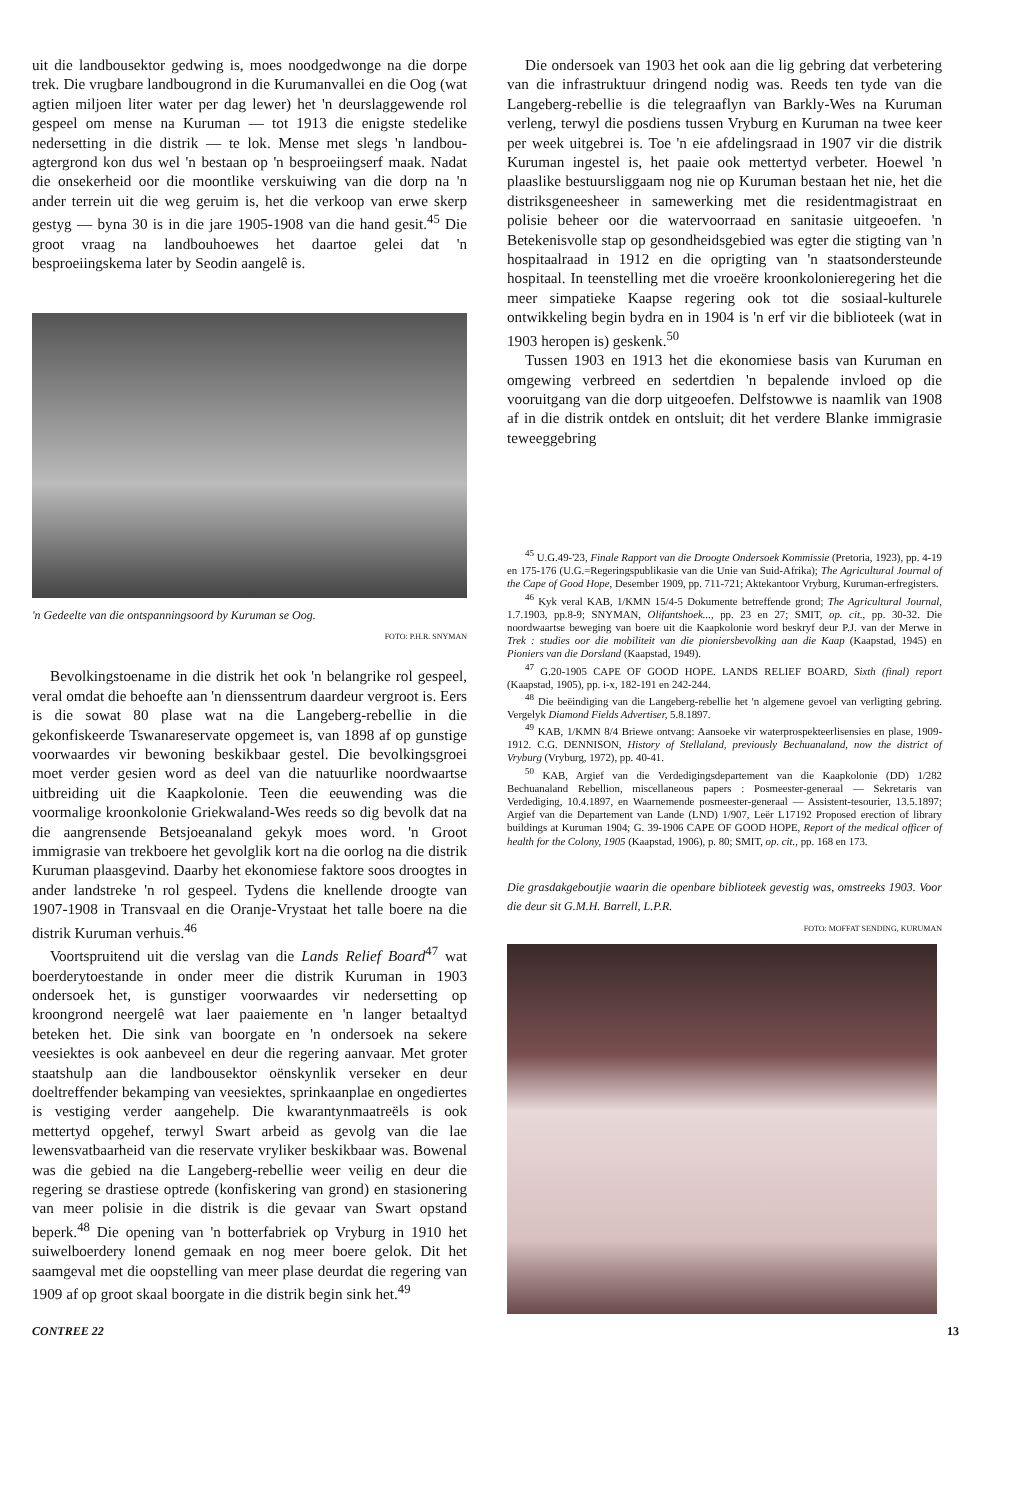uit die landbousektor gedwing is, moes noodgedwonge na die dorpe trek. Die vrugbare landbougrond in die Kurumanvallei en die Oog (wat agtien miljoen liter water per dag lewer) het 'n deurslaggewende rol gespeel om mense na Kuruman — tot 1913 die enigste stedelike nedersetting in die distrik — te lok. Mense met slegs 'n landbou-agtergrond kon dus wel 'n bestaan op 'n besproeiingserf maak. Nadat die onsekerheid oor die moontlike verskuiwing van die dorp na 'n ander terrein uit die weg geruim is, het die verkoop van erwe skerp gestyg — byna 30 is in die jare 1905-1908 van die hand gesit.<sup>45</sup> Die groot vraag na landbouhoewes het daartoe gelei dat 'n besproeiingskema later by Seodin aangelê is.
'n Gedeelte van die ontspanningsoord by Kuruman se Oog.
FOTO: P.H.R. SNYMAN
Bevolkingstoename in die distrik het ook 'n belangrike rol gespeel, veral omdat die behoefte aan 'n dienssentrum daardeur vergroot is. Eers is die sowat 80 plase wat na die Langeberg-rebellie in die gekonfiskeerde Tswanareservate opgemeet is, van 1898 af op gunstige voorwaardes vir bewoning beskikbaar gestel. Die bevolkingsgroei moet verder gesien word as deel van die natuurlike noordwaartse uitbreiding uit die Kaapkolonie. Teen die eeuwending was die voormalige kroonkolonie Griekwaland-Wes reeds so dig bevolk dat na die aangrensende Betsjoeanaland gekyk moes word. 'n Groot immigrasie van trekboere het gevolglik kort na die oorlog na die distrik Kuruman plaasgevind. Daarby het ekonomiese faktore soos droogtes in ander landstreke 'n rol gespeel. Tydens die knellende droogte van 1907-1908 in Transvaal en die Oranje-Vrystaat het talle boere na die distrik Kuruman verhuis.<sup>46</sup>
Voortspruitend uit die verslag van die Lands Relief Board<sup>47</sup> wat boerderytoestande in onder meer die distrik Kuruman in 1903 ondersoek het, is gunstiger voorwaardes vir nedersetting op kroongrond neergelê wat laer paaiemente en 'n langer betaaltyd beteken het. Die sink van boorgate en 'n ondersoek na sekere veesiektes is ook aanbeveel en deur die regering aanvaar. Met groter staatshulp aan die landbousektor oënskynlik verseker en deur doeltreffender bekamping van veesiektes, sprinkaanplae en ongediertes is vestiging verder aangehelp. Die kwarantynmaatreëls is ook mettertyd opgehef, terwyl Swart arbeid as gevolg van die lae lewensvatbaarheid van die reservate vryliker beskikbaar was. Bowenal was die gebied na die Langeberg-rebellie weer veilig en deur die regering se drastiese optrede (konfiskering van grond) en stasionering van meer polisie in die distrik is die gevaar van Swart opstand beperk.<sup>48</sup> Die opening van 'n botterfabriek op Vryburg in 1910 het suiwelboerdery lonend gemaak en nog meer boere gelok. Dit het saamgeval met die oopstelling van meer plase deurdat die regering van 1909 af op groot skaal boorgate in die distrik begin sink het.<sup>49</sup>
Die ondersoek van 1903 het ook aan die lig gebring dat verbetering van die infrastruktuur dringend nodig was. Reeds ten tyde van die Langeberg-rebellie is die telegraaflyn van Barkly-Wes na Kuruman verleng, terwyl die posdiens tussen Vryburg en Kuruman na twee keer per week uitgebrei is. Toe 'n eie afdelingsraad in 1907 vir die distrik Kuruman ingestel is, het paaie ook mettertyd verbeter. Hoewel 'n plaaslike bestuursliggaam nog nie op Kuruman bestaan het nie, het die distriksgeneesheer in samewerking met die residentmagistraat en polisie beheer oor die watervoorraad en sanitasie uitgeoefen. 'n Betekenisvolle stap op gesondheidsgebied was egter die stigting van 'n hospitaalraad in 1912 en die oprigting van 'n staatsondersteunde hospitaal. In teenstelling met die vroeëre kroonkolonieregering het die meer simpatieke Kaapse regering ook tot die sosiaal-kulturele ontwikkeling begin bydra en in 1904 is 'n erf vir die biblioteek (wat in 1903 heropen is) geskenk.<sup>50</sup>
Tussen 1903 en 1913 het die ekonomiese basis van Kuruman en omgewing verbreed en sedertdien 'n bepalende invloed op die vooruitgang van die dorp uitgeoefen. Delfstowwe is naamlik van 1908 af in die distrik ontdek en ontsluit; dit het verdere Blanke immigrasie teweeggebring
<sup>45</sup> U.G.49-'23, Finale Rapport van die Droogte Ondersoek Kommissie (Pretoria, 1923), pp. 4-19 en 175-176 (U.G.=Regeringspublikasie van die Unie van Suid-Afrika); The Agricultural Journal of the Cape of Good Hope, Desember 1909, pp. 711-721; Aktekantoor Vryburg, Kuruman-erfregisters.
<sup>46</sup> Kyk veral KAB, 1/KMN 15/4-5 Dokumente betreffende grond; The Agricultural Journal, 1.7.1903, pp.8-9; SNYMAN, Olifantshoek..., pp. 23 en 27; SMIT, op. cit., pp. 30-32. Die noordwaartse beweging van boere uit die Kaapkolonie word beskryf deur P.J. van der Merwe in Trek : studies oor die mobiliteit van die pioniersbevolking aan die Kaap (Kaapstad, 1945) en Pioniers van die Dorsland (Kaapstad, 1949).
<sup>47</sup> G.20-1905 CAPE OF GOOD HOPE. LANDS RELIEF BOARD, Sixth (final) report (Kaapstad, 1905), pp. i-x, 182-191 en 242-244.
<sup>48</sup> Die beëindiging van die Langeberg-rebellie het 'n algemene gevoel van verligting gebring. Vergelyk Diamond Fields Advertiser, 5.8.1897.
<sup>49</sup> KAB, 1/KMN 8/4 Briewe ontvang: Aansoeke vir waterprospekteerlisensies en plase, 1909-1912. C.G. DENNISON, History of Stellaland, previously Bechuanaland, now the district of Vryburg (Vryburg, 1972), pp. 40-41.
<sup>50</sup> KAB, Argief van die Verdedigingsdepartement van die Kaapkolonie (DD) 1/282 Bechuanaland Rebellion, miscellaneous papers : Posmeester-generaal — Sekretaris van Verdediging, 10.4.1897, en Waarnemende posmeester-generaal — Assistent-tesourier, 13.5.1897; Argief van die Departement van Lande (LND) 1/907, Leër L17192 Proposed erection of library buildings at Kuruman 1904; G. 39-1906 CAPE OF GOOD HOPE, Report of the medical officer of health for the Colony, 1905 (Kaapstad, 1906), p. 80; SMIT, op. cit., pp. 168 en 173.
Die grasdakgeboutjie waarin die openbare biblioteek gevestig was, omstreeks 1903. Voor die deur sit G.M.H. Barrell, L.P.R.
FOTO: MOFFAT SENDING, KURUMAN
CONTREE 22 13